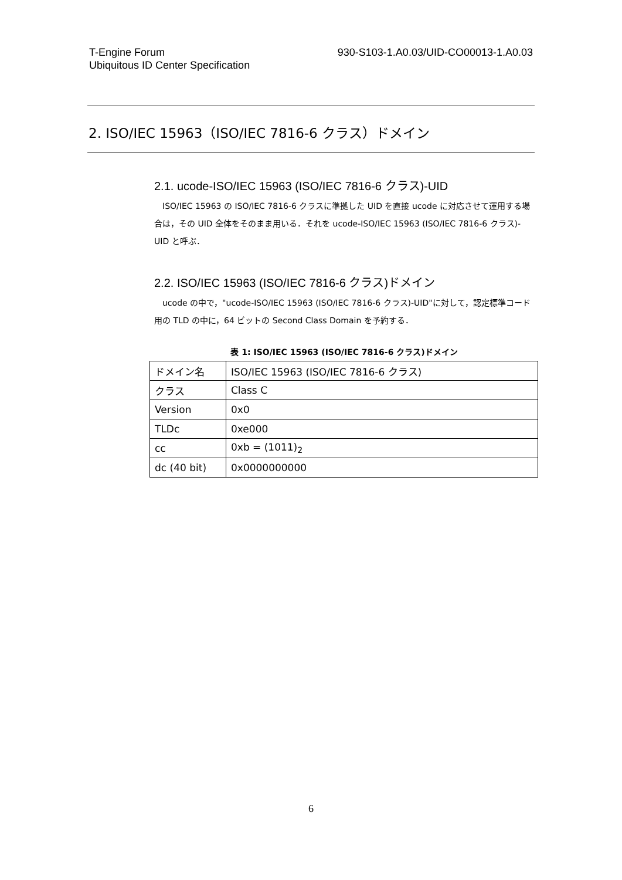T-Engine Forum
Ubiquitous ID Center Specification
930-S103-1.A0.03/UID-CO00013-1.A0.03
2. ISO/IEC 15963（ISO/IEC 7816-6 クラス）ドメイン
2.1. ucode-ISO/IEC 15963 (ISO/IEC 7816-6 クラス)-UID
ISO/IEC 15963 の ISO/IEC 7816-6 クラスに準拠した UID を直接 ucode に対応させて運用する場合は，その UID 全体をそのまま用いる．それを ucode-ISO/IEC 15963 (ISO/IEC 7816-6 クラス)-UID と呼ぶ．
2.2. ISO/IEC 15963 (ISO/IEC 7816-6 クラス)ドメイン
ucode の中で，"ucode-ISO/IEC 15963 (ISO/IEC 7816-6 クラス)-UID"に対して，認定標準コード用の TLD の中に，64 ビットの Second Class Domain を予約する．
表 1: ISO/IEC 15963 (ISO/IEC 7816-6 クラス)ドメイン
| ドメイン名 | ISO/IEC 15963 (ISO/IEC 7816-6 クラス) |
| クラス | Class C |
| Version | 0x0 |
| TLDc | 0xe000 |
| cc | 0xb = (1011)<sub>2</sub> |
| dc (40 bit) | 0x0000000000 |
6